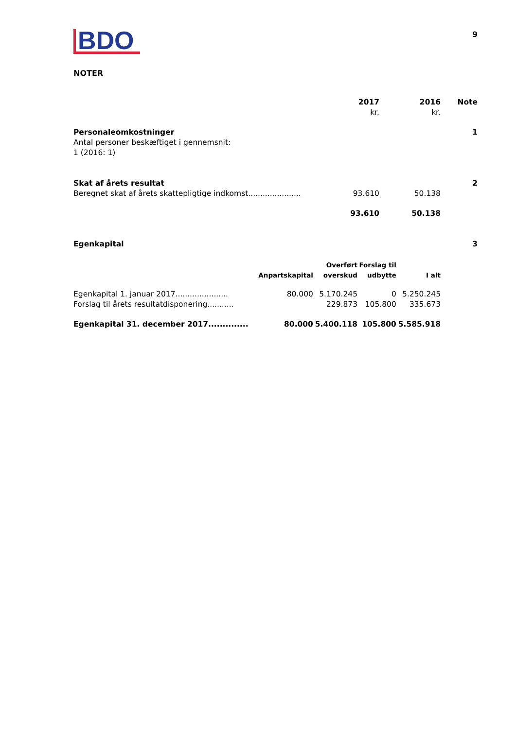BDO
9
NOTER
| | 2017 kr. | 2016 kr. | Note |
| --- | --- | --- | --- |
| Personaleomkostninger Antal personer beskæftiget i gennemsnit: 1 (2016: 1) | | | 1 |
| Skat af årets resultat | | | 2 |
| Beregnet skat af årets skattepligtige indkomst...................... | 93.610 | 50.138 | |
| | 93.610 | 50.138 | |
| Egenkapital | | | 3 |
| | Anpartskapital | Overført overskud | Forslag til udbytte | I alt |
| --- | --- | --- | --- | --- |
| Egenkapital 1. januar 2017...................... | 80.000 | 5.170.245 | 0 | 5.250.245 |
| Forslag til årets resultatdisponering........... | | 229.873 | 105.800 | 335.673 |
| Egenkapital 31. december 2017.............. | 80.000 | 5.400.118 | 105.800 | 5.585.918 |